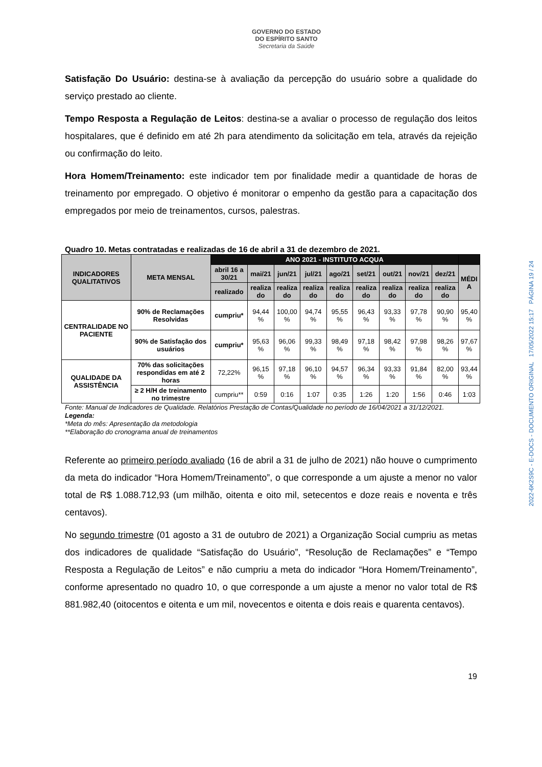GOVERNO DO ESTADO
DO ESPÍRITO SANTO
Secretaria da Saúde
Satisfação Do Usuário: destina-se à avaliação da percepção do usuário sobre a qualidade do serviço prestado ao cliente.
Tempo Resposta a Regulação de Leitos: destina-se a avaliar o processo de regulação dos leitos hospitalares, que é definido em até 2h para atendimento da solicitação em tela, através da rejeição ou confirmação do leito.
Hora Homem/Treinamento: este indicador tem por finalidade medir a quantidade de horas de treinamento por empregado. O objetivo é monitorar o empenho da gestão para a capacitação dos empregados por meio de treinamentos, cursos, palestras.
Quadro 10. Metas contratadas e realizadas de 16 de abril a 31 de dezembro de 2021.
| INDICADORES QUALITATIVOS | META MENSAL | ANO 2021 - INSTITUTO ACQUA | | | | | | | | | |
| --- | --- | --- | --- | --- | --- | --- | --- | --- | --- | --- | --- |
| | | abril 16 a 30/21 | mai/21 | jun/21 | jul/21 | ago/21 | set/21 | out/21 | nov/21 | dez/21 | MÉDI A |
| | | realizado | realiza do | realiza do | realiza do | realiza do | realiza do | realiza do | realiza do | realiza do | |
| CENTRALIDADE NO PACIENTE | 90% de Reclamações Resolvidas | cumpriu* | 94,44 % | 100,00 % | 94,74 % | 95,55 % | 96,43 % | 93,33 % | 97,78 % | 90,90 % | 95,40 % |
| | 90% de Satisfação dos usuários | cumpriu* | 95,63 % | 96,06 % | 99,33 % | 98,49 % | 97,18 % | 98,42 % | 97,98 % | 98,26 % | 97,67 % |
| QUALIDADE DA ASSISTÊNCIA | 70% das solicitações respondidas em até 2 horas | 72,22% | 96,15 % | 97,18 % | 96,10 % | 94,57 % | 96,34 % | 93,33 % | 91,84 % | 82,00 % | 93,44 % |
| | ≥ 2 H/H de treinamento no trimestre | cumpriu** | 0:59 | 0:16 | 1:07 | 0:35 | 1:26 | 1:20 | 1:56 | 0:46 | 1:03 |
Fonte: Manual de Indicadores de Qualidade. Relatórios Prestação de Contas/Qualidade no período de 16/04/2021 a 31/12/2021.
Legenda:
*Meta do mês: Apresentação da metodologia
**Elaboração do cronograma anual de treinamentos
Referente ao primeiro período avaliado (16 de abril a 31 de julho de 2021) não houve o cumprimento da meta do indicador “Hora Homem/Treinamento”, o que corresponde a um ajuste a menor no valor total de R$ 1.088.712,93 (um milhão, oitenta e oito mil, setecentos e doze reais e noventa e três centavos).
No segundo trimestre (01 agosto a 31 de outubro de 2021) a Organização Social cumpriu as metas dos indicadores de qualidade “Satisfação do Usuário”, “Resolução de Reclamações” e “Tempo Resposta a Regulação de Leitos” e não cumpriu a meta do indicador “Hora Homem/Treinamento”, conforme apresentado no quadro 10, o que corresponde a um ajuste a menor no valor total de R$ 881.982,40 (oitocentos e oitenta e um mil, novecentos e oitenta e dois reais e quarenta centavos).
19
2022-6K2S9C - E-DOCS - DOCUMENTO ORIGINAL 17/05/2022 15:17 PÁGINA 19 / 24